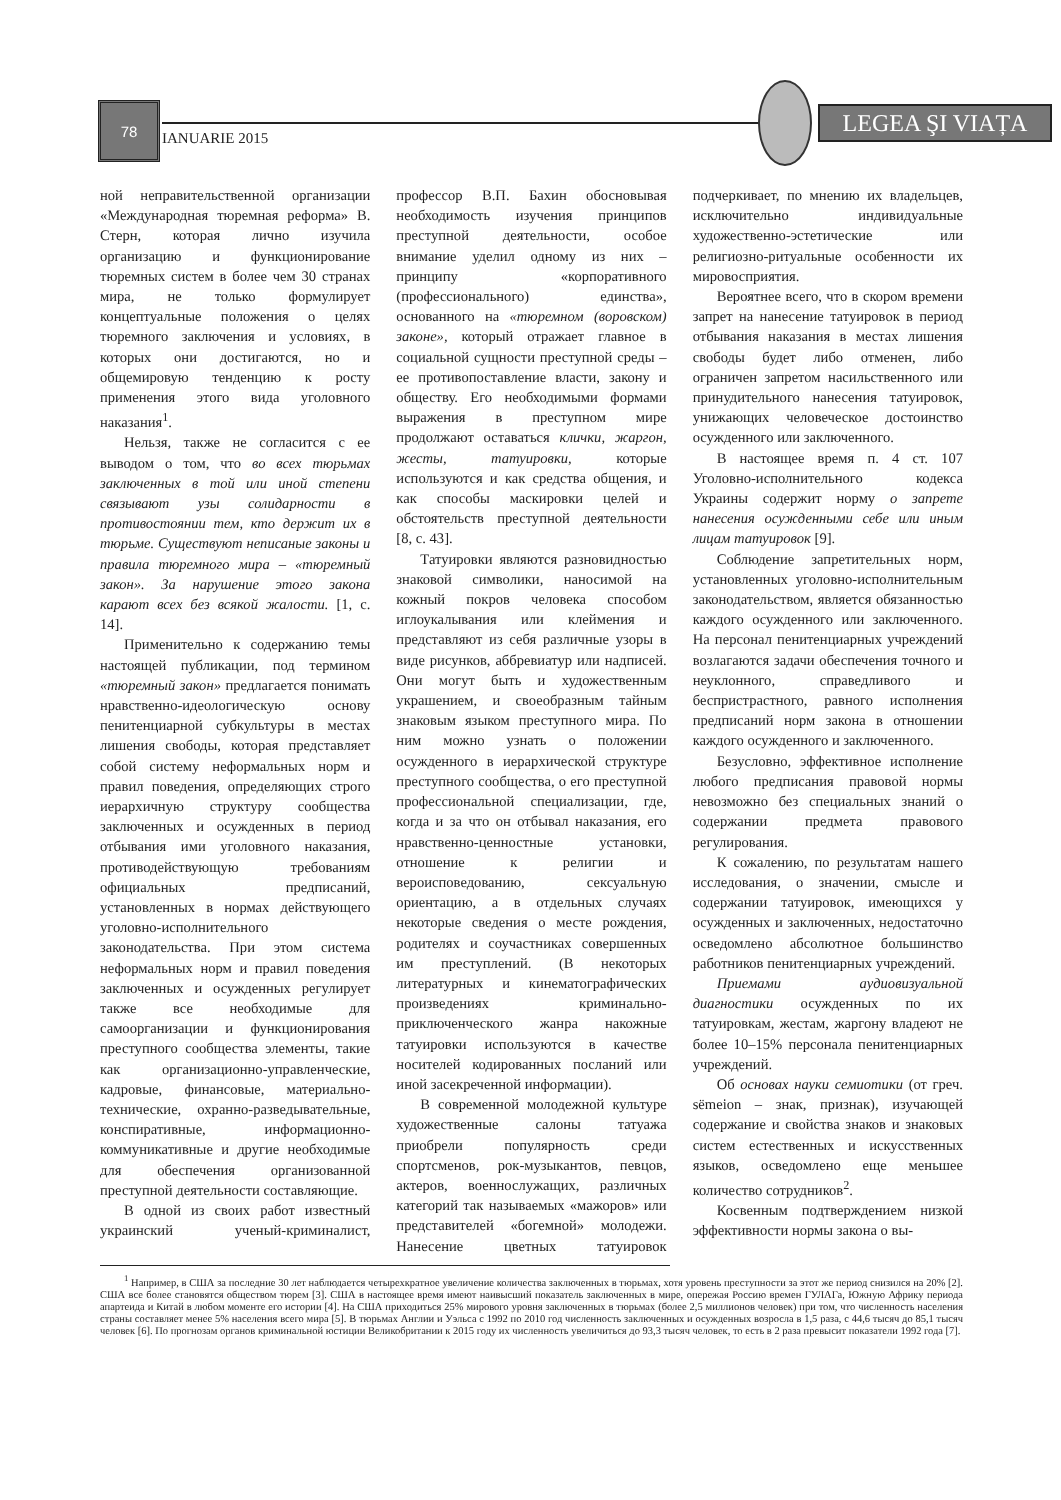78
IANUARIE 2015
LEGEA ŞI VIAȚA
ной неправительственной организации «Международная тюремная реформа» В. Стерн, которая лично изучила организацию и функционирование тюремных систем в более чем 30 странах мира, не только формулирует концептуальные положения о целях тюремного заключения и условиях, в которых они достигаются, но и общемировую тенденцию к росту применения этого вида уголовного наказания<sup>1</sup>.
Нельзя, также не согласится с ее выводом о том, что во всех тюрьмах заключенных в той или иной степени связывают узы солидарности в противостоянии тем, кто держит их в тюрьме. Существуют неписаные законы и правила тюремного мира – «тюремный закон». За нарушение этого закона карают всех без всякой жалости. [1, с. 14].
Применительно к содержанию темы настоящей публикации, под термином «тюремный закон» предлагается понимать нравственно-идеологическую основу пенитенциарной субкультуры в местах лишения свободы, которая представляет собой систему неформальных норм и правил поведения, определяющих строго иерархичную структуру сообщества заключенных и осужденных в период отбывания ими уголовного наказания, противодействующую требованиям официальных предписаний, установленных в нормах действующего уголовно-исполнительного законодательства. При этом система неформальных норм и правил поведения заключенных и осужденных регулирует также все необходимые для самоорганизации и функционирования преступного сообщества элементы, такие как организационно-управленческие, кадровые, финансовые, материально-технические, охранно-разведывательные, конспиративные, информационно-коммуникативные и другие необходимые для обеспечения организованной преступной деятельности составляющие.
В одной из своих работ известный украинский ученый-криминалист, профессор В.П. Бахин обосновывая необходимость изучения принципов преступной деятельности, особое внимание уделил одному из них – принципу «корпоративного (профессионального) единства», основанного на «тюремном (воровском) законе», который отражает главное в социальной сущности преступной среды – ее противопоставление власти, закону и обществу. Его необходимыми формами выражения в преступном мире продолжают оставаться клички, жаргон, жесты, татуировки, которые используются и как средства общения, и как способы маскировки целей и обстоятельств преступной деятельности [8, с. 43].
Татуировки являются разновидностью знаковой символики, наносимой на кожный покров человека способом иглоукалывания или клеймения и представляют из себя различные узоры в виде рисунков, аббревиатур или надписей. Они могут быть и художественным украшением, и своеобразным тайным знаковым языком преступного мира. По ним можно узнать о положении осужденного в иерархической структуре преступного сообщества, о его преступной профессиональной специализации, где, когда и за что он отбывал наказания, его нравственно-ценностные установки, отношение к религии и вероисповедованию, сексуальную ориентацию, а в отдельных случаях некоторые сведения о месте рождения, родителях и соучастниках совершенных им преступлений. (В некоторых литературных и кинематографических произведениях криминально-приключенческого жанра накожные татуировки используются в качестве носителей кодированных посланий или иной засекреченной информации).
В современной молодежной культуре художественные салоны татуажа приобрели популярность среди спортсменов, рок-музыкантов, певцов, актеров, военнослужащих, различных категорий так называемых «мажоров» или представителей «богемной» молодежи. Нанесение цветных татуировок подчеркивает, по мнению их владельцев, исключительно индивидуальные художественно-эстетические или религиозно-ритуальные особенности их мировосприятия.
Вероятнее всего, что в скором времени запрет на нанесение татуировок в период отбывания наказания в местах лишения свободы будет либо отменен, либо ограничен запретом насильственного или принудительного нанесения татуировок, унижающих человеческое достоинство осужденного или заключенного.
В настоящее время п. 4 ст. 107 Уголовно-исполнительного кодекса Украины содержит норму о запрете нанесения осужденными себе или иным лицам татуировок [9].
Соблюдение запретительных норм, установленных уголовно-исполнительным законодательством, является обязанностью каждого осужденного или заключенного. На персонал пенитенциарных учреждений возлагаются задачи обеспечения точного и неуклонного, справедливого и беспристрастного, равного исполнения предписаний норм закона в отношении каждого осужденного и заключенного.
Безусловно, эффективное исполнение любого предписания правовой нормы невозможно без специальных знаний о содержании предмета правового регулирования.
К сожалению, по результатам нашего исследования, о значении, смысле и содержании татуировок, имеющихся у осужденных и заключенных, недостаточно осведомлено абсолютное большинство работников пенитенциарных учреждений.
Приемами аудиовизуальной диагностики осужденных по их татуировкам, жестам, жаргону владеют не более 10–15% персонала пенитенциарных учреждений.
Об основах науки семиотики (от греч. sёmeion – знак, признак), изучающей содержание и свойства знаков и знаковых систем естественных и искусственных языков, осведомлено еще меньшее количество сотрудников<sup>2</sup>.
Косвенным подтверждением низкой эффективности нормы закона о вы-
<sup>1</sup> Например, в США за последние 30 лет наблюдается четырехкратное увеличение количества заключенных в тюрьмах, хотя уровень преступности за этот же период снизился на 20% [2]. США все более становятся обществом тюрем [3]. США в настоящее время имеют наивысший показатель заключенных в мире, опережая Россию времен ГУЛАГа, Южную Африку периода апартеида и Китай в любом моменте его истории [4]. На США приходиться 25% мирового уровня заключенных в тюрьмах (более 2,5 миллионов человек) при том, что численность населения страны составляет менее 5% населения всего мира [5]. В тюрьмах Англии и Уэльса с 1992 по 2010 год численность заключенных и осужденных возросла в 1,5 раза, с 44,6 тысяч до 85,1 тысяч человек [6]. По прогнозам органов криминальной юстиции Великобритании к 2015 году их численность увеличиться до 93,3 тысяч человек, то есть в 2 раза превысит показатели 1992 года [7].